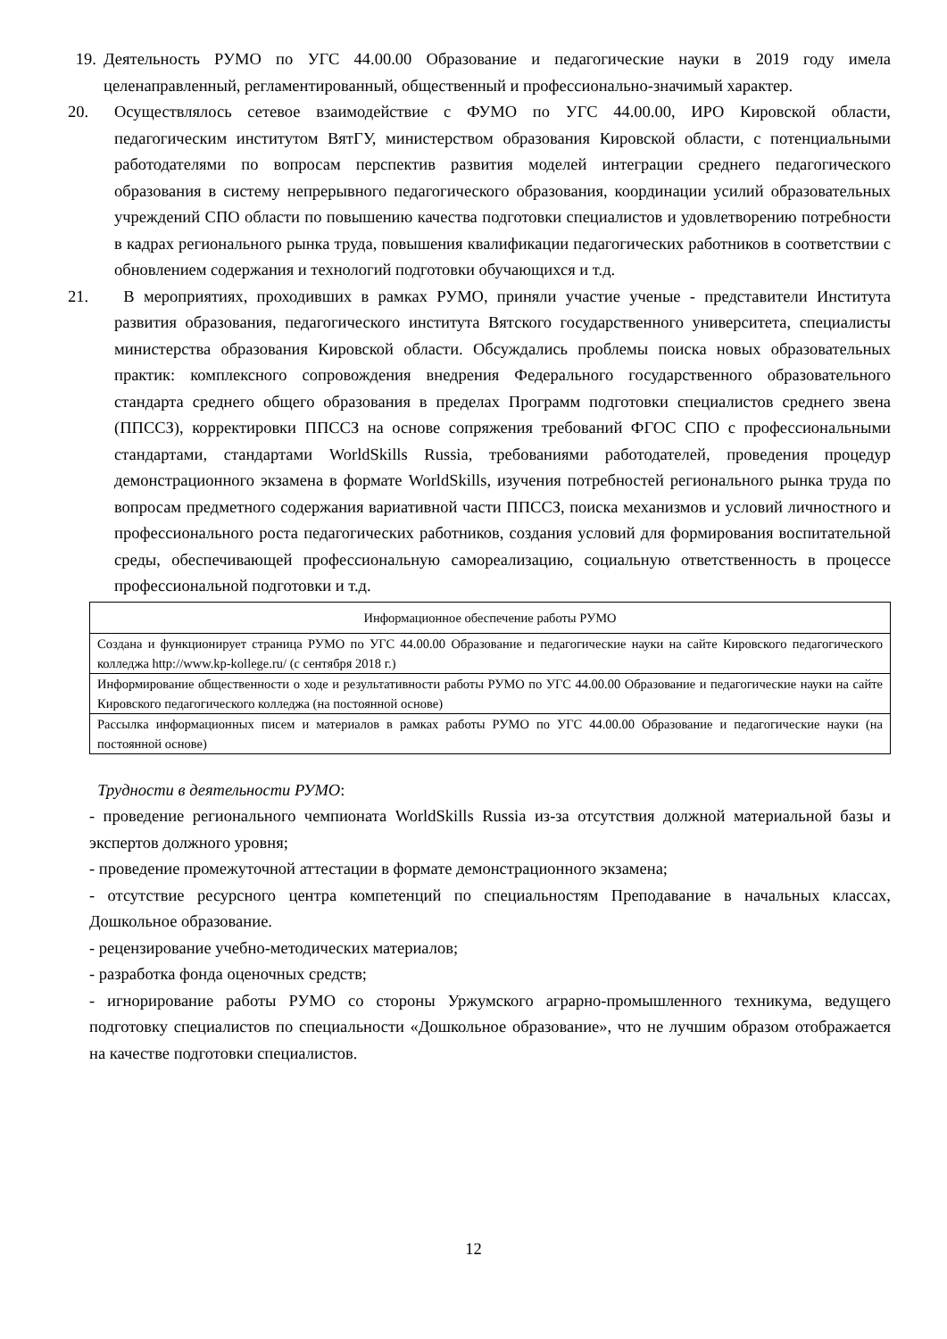19. Деятельность РУМО по УГС 44.00.00 Образование и педагогические науки в 2019 году имела целенаправленный, регламентированный, общественный и профессионально-значимый характер.
20. Осуществлялось сетевое взаимодействие с ФУМО по УГС 44.00.00, ИРО Кировской области, педагогическим институтом ВятГУ, министерством образования Кировской области, с потенциальными работодателями по вопросам перспектив развития моделей интеграции среднего педагогического образования в систему непрерывного педагогического образования, координации усилий образовательных учреждений СПО области по повышению качества подготовки специалистов и удовлетворению потребности в кадрах регионального рынка труда, повышения квалификации педагогических работников в соответствии с обновлением содержания и технологий подготовки обучающихся и т.д.
21. В мероприятиях, проходивших в рамках РУМО, приняли участие ученые - представители Института развития образования, педагогического института Вятского государственного университета, специалисты министерства образования Кировской области. Обсуждались проблемы поиска новых образовательных практик: комплексного сопровождения внедрения Федерального государственного образовательного стандарта среднего общего образования в пределах Программ подготовки специалистов среднего звена (ППССЗ), корректировки ППССЗ на основе сопряжения требований ФГОС СПО с профессиональными стандартами, стандартами WorldSkills Russia, требованиями работодателей, проведения процедур демонстрационного экзамена в формате WorldSkills, изучения потребностей регионального рынка труда по вопросам предметного содержания вариативной части ППССЗ, поиска механизмов и условий личностного и профессионального роста педагогических работников, создания условий для формирования воспитательной среды, обеспечивающей профессиональную самореализацию, социальную ответственность в процессе профессиональной подготовки и т.д.
| Информационное обеспечение работы РУМО |
| Создана и функционирует страница РУМО по УГС 44.00.00 Образование и педагогические науки на сайте Кировского педагогического колледжа http://www.kp-kollege.ru/ (с сентября 2018 г.) |
| Информирование общественности о ходе и результативности работы РУМО по УГС 44.00.00 Образование и педагогические науки на сайте Кировского педагогического колледжа (на постоянной основе) |
| Рассылка информационных писем и материалов в рамках работы РУМО по УГС 44.00.00 Образование и педагогические науки (на постоянной основе) |
Трудности в деятельности РУМО:
- проведение регионального чемпионата WorldSkills Russia из-за отсутствия должной материальной базы и экспертов должного уровня;
- проведение промежуточной аттестации в формате демонстрационного экзамена;
- отсутствие ресурсного центра компетенций по специальностям Преподавание в начальных классах, Дошкольное образование.
- рецензирование учебно-методических материалов;
- разработка фонда оценочных средств;
- игнорирование работы РУМО со стороны Уржумского аграрно-промышленного техникума, ведущего подготовку специалистов по специальности «Дошкольное образование», что не лучшим образом отображается на качестве подготовки специалистов.
12